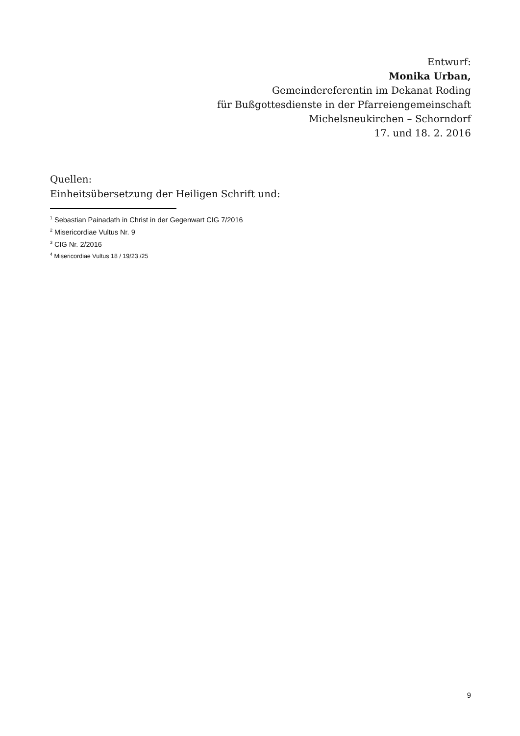Entwurf:
Monika Urban,
Gemeindereferentin im Dekanat Roding
für Bußgottesdienste in der Pfarreiengemeinschaft
Michelsneukirchen – Schorndorf
17. und 18. 2. 2016
Quellen:
Einheitsübersetzung der Heiligen Schrift und:
<sup>1</sup> Sebastian Painadath in Christ in der Gegenwart CIG 7/2016
<sup>2</sup> Misericordiae Vultus Nr. 9
<sup>3</sup> CIG Nr. 2/2016
<sup>4</sup> Misericordiae Vultus 18 / 19/23 /25
9